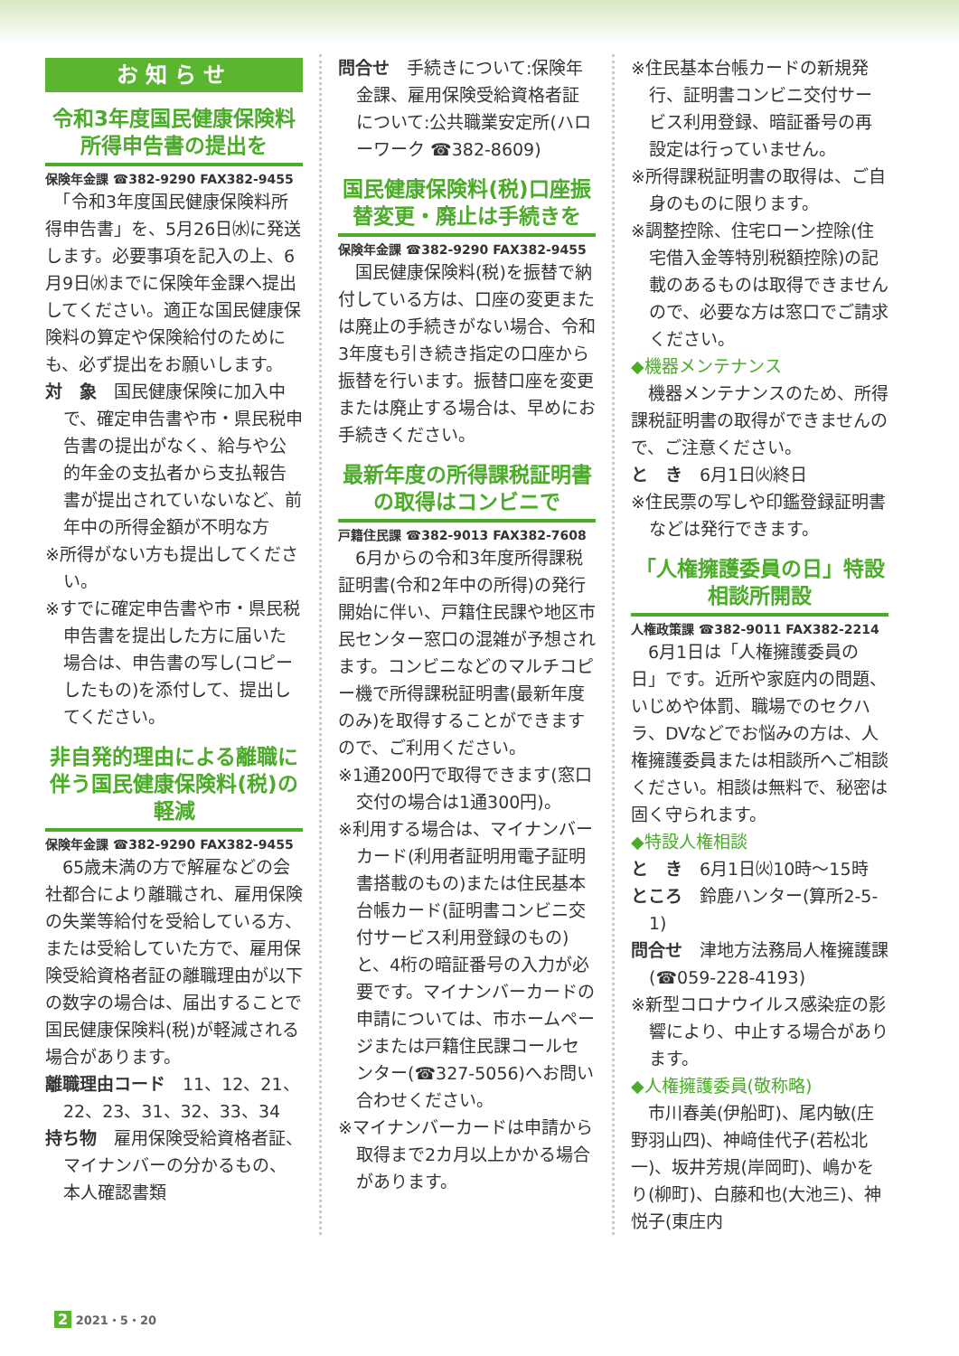お知らせ
令和3年度国民健康保険料所得申告書の提出を
保険年金課 ☎382-9290 FAX382-9455
　「令和3年度国民健康保険料所得申告書」を、5月26日㈬に発送します。必要事項を記入の上、6月9日㈬までに保険年金課へ提出してください。適正な国民健康保険料の算定や保険給付のためにも、必ず提出をお願いします。
対　象　国民健康保険に加入中で、確定申告書や市・県民税申告書の提出がなく、給与や公的年金の支払者から支払報告書が提出されていないなど、前年中の所得金額が不明な方
※所得がない方も提出してください。
※すでに確定申告書や市・県民税申告書を提出した方に届いた場合は、申告書の写し(コピーしたもの)を添付して、提出してください。
非自発的理由による離職に伴う国民健康保険料(税)の軽減
保険年金課 ☎382-9290 FAX382-9455
　65歳未満の方で解雇などの会社都合により離職され、雇用保険の失業等給付を受給している方、または受給していた方で、雇用保険受給資格者証の離職理由が以下の数字の場合は、届出することで国民健康保険料(税)が軽減される場合があります。
離職理由コード　11、12、21、22、23、31、32、33、34
持ち物　雇用保険受給資格者証、マイナンバーの分かるもの、本人確認書類
問合せ　手続きについて:保険年金課、雇用保険受給資格者証について:公共職業安定所(ハローワーク ☎382-8609)
国民健康保険料(税)口座振替変更・廃止は手続きを
保険年金課 ☎382-9290 FAX382-9455
　国民健康保険料(税)を振替で納付している方は、口座の変更または廃止の手続きがない場合、令和3年度も引き続き指定の口座から振替を行います。振替口座を変更または廃止する場合は、早めにお手続きください。
最新年度の所得課税証明書の取得はコンビニで
戸籍住民課 ☎382-9013 FAX382-7608
　6月からの令和3年度所得課税証明書(令和2年中の所得)の発行開始に伴い、戸籍住民課や地区市民センター窓口の混雑が予想されます。コンビニなどのマルチコピー機で所得課税証明書(最新年度のみ)を取得することができますので、ご利用ください。
※1通200円で取得できます(窓口交付の場合は1通300円)。
※利用する場合は、マイナンバーカード(利用者証明用電子証明書搭載のもの)または住民基本台帳カード(証明書コンビニ交付サービス利用登録のもの)と、4桁の暗証番号の入力が必要です。マイナンバーカードの申請については、市ホームページまたは戸籍住民課コールセンター(☎327-5056)へお問い合わせください。
※マイナンバーカードは申請から取得まで2カ月以上かかる場合があります。
※住民基本台帳カードの新規発行、証明書コンビニ交付サービス利用登録、暗証番号の再設定は行っていません。
※所得課税証明書の取得は、ご自身のものに限ります。
※調整控除、住宅ローン控除(住宅借入金等特別税額控除)の記載のあるものは取得できませんので、必要な方は窓口でご請求ください。
◆機器メンテナンス
　機器メンテナンスのため、所得課税証明書の取得ができませんので、ご注意ください。
と　き　6月1日㈫終日
※住民票の写しや印鑑登録証明書などは発行できます。
「人権擁護委員の日」特設相談所開設
人権政策課 ☎382-9011 FAX382-2214
　6月1日は「人権擁護委員の日」です。近所や家庭内の問題、いじめや体罰、職場でのセクハラ、DVなどでお悩みの方は、人権擁護委員または相談所へご相談ください。相談は無料で、秘密は固く守られます。
◆特設人権相談
と　き　6月1日㈫10時～15時
ところ　鈴鹿ハンター(算所2-5-1)
問合せ　津地方法務局人権擁護課(☎059-228-4193)
※新型コロナウイルス感染症の影響により、中止する場合があります。
◆人権擁護委員(敬称略)
　市川春美(伊船町)、尾内敏(庄野羽山四)、神﨑佳代子(若松北一)、坂井芳規(岸岡町)、嶋かをり(柳町)、白藤和也(大池三)、神悦子(東庄内
2 2021・5・20